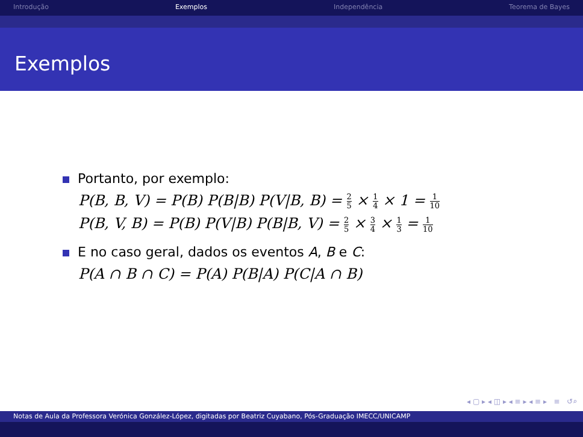Introdução Exemplos Independência Teorema de Bayes
Exemplos
Portanto, por exemplo:
P(B, B, V) = P(B) P(B|B) P(V|B, B) = 2 5 × 1 4 × 1 = 1 10
P(B, V, B) = P(B) P(V|B) P(B|B, V) = 2 5 × 3 4 × 1 3 = 1 10
E no caso geral, dados os eventos A, B e C:
P(A ∩ B ∩ C) = P(A) P(B|A) P(C|A ∩ B)
◂ ▢ ▸ ◂ ◫ ▸ ◂ ≡ ▸ ◂ ≡ ▸ ≡ ↺⌕
Notas de Aula da Professora Verónica González-López, digitadas por Beatriz Cuyabano, Pós-Graduação IMECC/UNICAMP